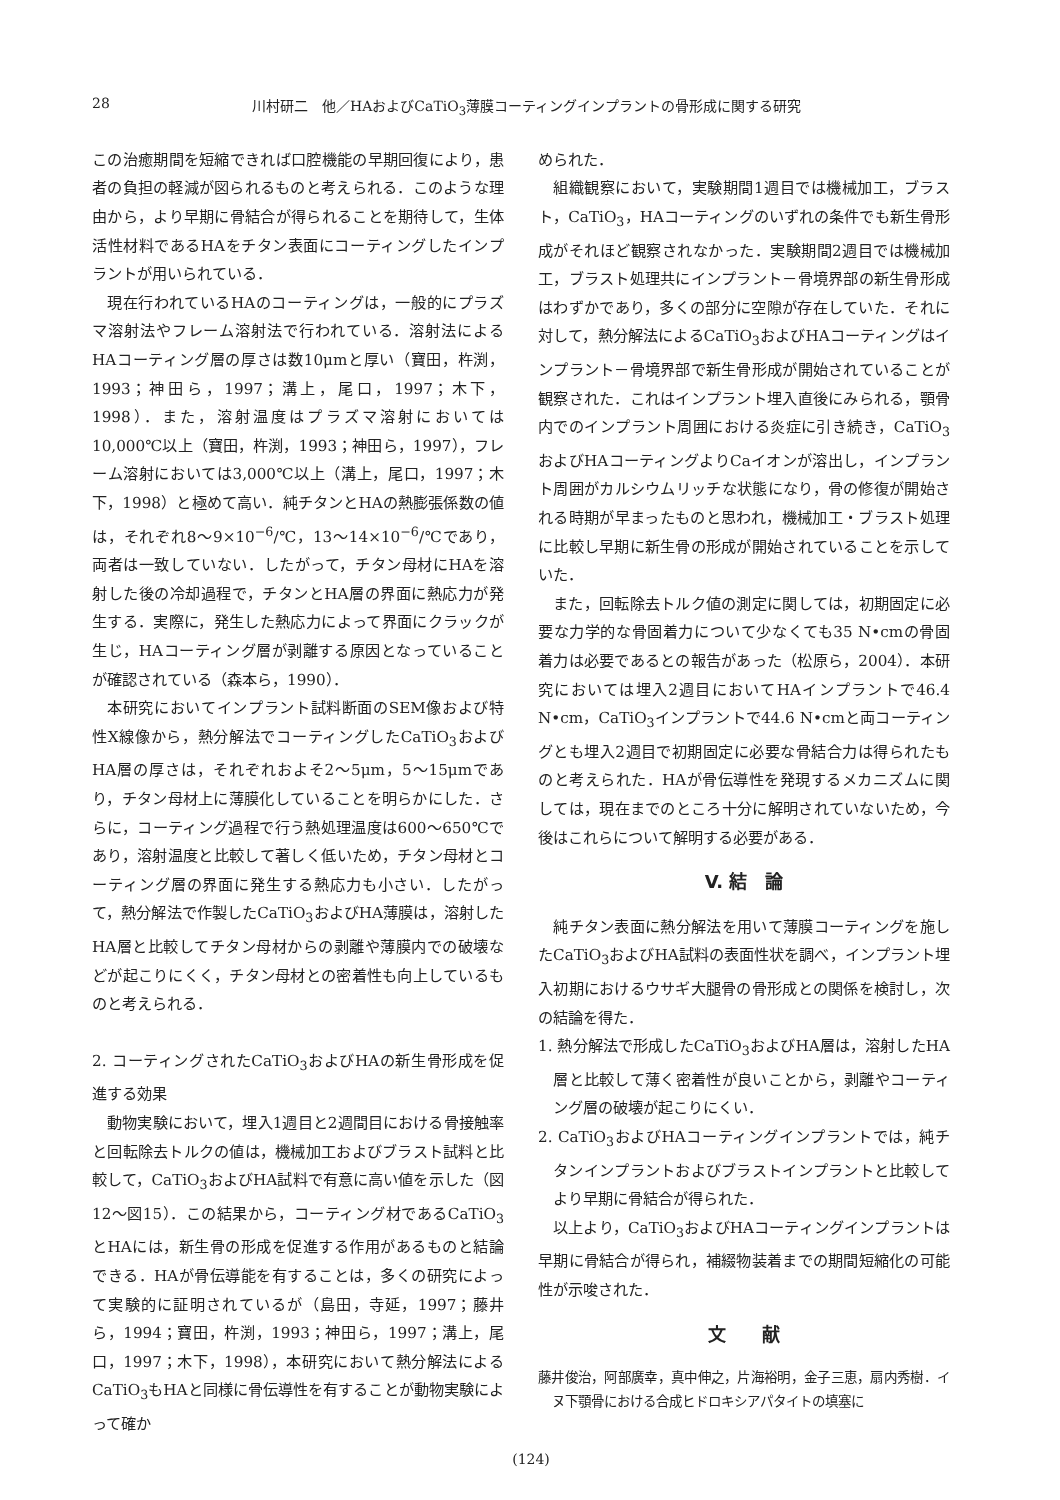28 川村研二　他／HAおよびCaTiO<sub>3</sub>薄膜コーティングインプラントの骨形成に関する研究
この治癒期間を短縮できれば口腔機能の早期回復により，患者の負担の軽減が図られるものと考えられる．このような理由から，より早期に骨結合が得られることを期待して，生体活性材料であるHAをチタン表面にコーティングしたインプラントが用いられている．
現在行われているHAのコーティングは，一般的にプラズマ溶射法やフレーム溶射法で行われている．溶射法によるHAコーティング層の厚さは数10μmと厚い（寶田，杵渕，1993；神田ら，1997；溝上，尾口，1997；木下，1998）．また，溶射温度はプラズマ溶射においては10,000℃以上（寶田，杵渕，1993；神田ら，1997），フレーム溶射においては3,000℃以上（溝上，尾口，1997；木下，1998）と極めて高い．純チタンとHAの熱膨張係数の値は，それぞれ8～9×10<sup>−6</sup>/℃，13～14×10<sup>−6</sup>/℃であり，両者は一致していない．したがって，チタン母材にHAを溶射した後の冷却過程で，チタンとHA層の界面に熱応力が発生する．実際に，発生した熱応力によって界面にクラックが生じ，HAコーティング層が剥離する原因となっていることが確認されている（森本ら，1990）．
本研究においてインプラント試料断面のSEM像および特性X線像から，熱分解法でコーティングしたCaTiO<sub>3</sub>およびHA層の厚さは，それぞれおよそ2～5μm，5～15μmであり，チタン母材上に薄膜化していることを明らかにした．さらに，コーティング過程で行う熱処理温度は600～650℃であり，溶射温度と比較して著しく低いため，チタン母材とコーティング層の界面に発生する熱応力も小さい．したがって，熱分解法で作製したCaTiO<sub>3</sub>およびHA薄膜は，溶射したHA層と比較してチタン母材からの剥離や薄膜内での破壊などが起こりにくく，チタン母材との密着性も向上しているものと考えられる．
2. コーティングされたCaTiO<sub>3</sub>およびHAの新生骨形成を促進する効果
動物実験において，埋入1週目と2週間目における骨接触率と回転除去トルクの値は，機械加工およびブラスト試料と比較して，CaTiO<sub>3</sub>およびHA試料で有意に高い値を示した（図12～図15）．この結果から，コーティング材であるCaTiO<sub>3</sub>とHAには，新生骨の形成を促進する作用があるものと結論できる．HAが骨伝導能を有することは，多くの研究によって実験的に証明されているが（島田，寺延，1997；藤井ら，1994；寶田，杵渕，1993；神田ら，1997；溝上，尾口，1997；木下，1998），本研究において熱分解法によるCaTiO<sub>3</sub>もHAと同様に骨伝導性を有することが動物実験によって確か
められた．
組織観察において，実験期間1週目では機械加工，ブラスト，CaTiO<sub>3</sub>，HAコーティングのいずれの条件でも新生骨形成がそれほど観察されなかった．実験期間2週目では機械加工，ブラスト処理共にインプラント－骨境界部の新生骨形成はわずかであり，多くの部分に空隙が存在していた．それに対して，熱分解法によるCaTiO<sub>3</sub>およびHAコーティングはインプラント－骨境界部で新生骨形成が開始されていることが観察された．これはインプラント埋入直後にみられる，顎骨内でのインプラント周囲における炎症に引き続き，CaTiO<sub>3</sub>およびHAコーティングよりCaイオンが溶出し，インプラント周囲がカルシウムリッチな状態になり，骨の修復が開始される時期が早まったものと思われ，機械加工・ブラスト処理に比較し早期に新生骨の形成が開始されていることを示していた．
また，回転除去トルク値の測定に関しては，初期固定に必要な力学的な骨固着力について少なくても35 N•cmの骨固着力は必要であるとの報告があった（松原ら，2004）．本研究においては埋入2週目においてHAインプラントで46.4 N•cm，CaTiO<sub>3</sub>インプラントで44.6 N•cmと両コーティングとも埋入2週目で初期固定に必要な骨結合力は得られたものと考えられた．HAが骨伝導性を発現するメカニズムに関しては，現在までのところ十分に解明されていないため，今後はこれらについて解明する必要がある．
V. 結　論
純チタン表面に熱分解法を用いて薄膜コーティングを施したCaTiO<sub>3</sub>およびHA試料の表面性状を調べ，インプラント埋入初期におけるウサギ大腿骨の骨形成との関係を検討し，次の結論を得た．
1. 熱分解法で形成したCaTiO<sub>3</sub>およびHA層は，溶射したHA層と比較して薄く密着性が良いことから，剥離やコーティング層の破壊が起こりにくい．
2. CaTiO<sub>3</sub>およびHAコーティングインプラントでは，純チタンインプラントおよびブラストインプラントと比較してより早期に骨結合が得られた．
以上より，CaTiO<sub>3</sub>およびHAコーティングインプラントは早期に骨結合が得られ，補綴物装着までの期間短縮化の可能性が示唆された．
文　　献
藤井俊治，阿部廣幸，真中伸之，片海裕明，金子三恵，扇内秀樹．イヌ下顎骨における合成ヒドロキシアパタイトの填塞に
(124)